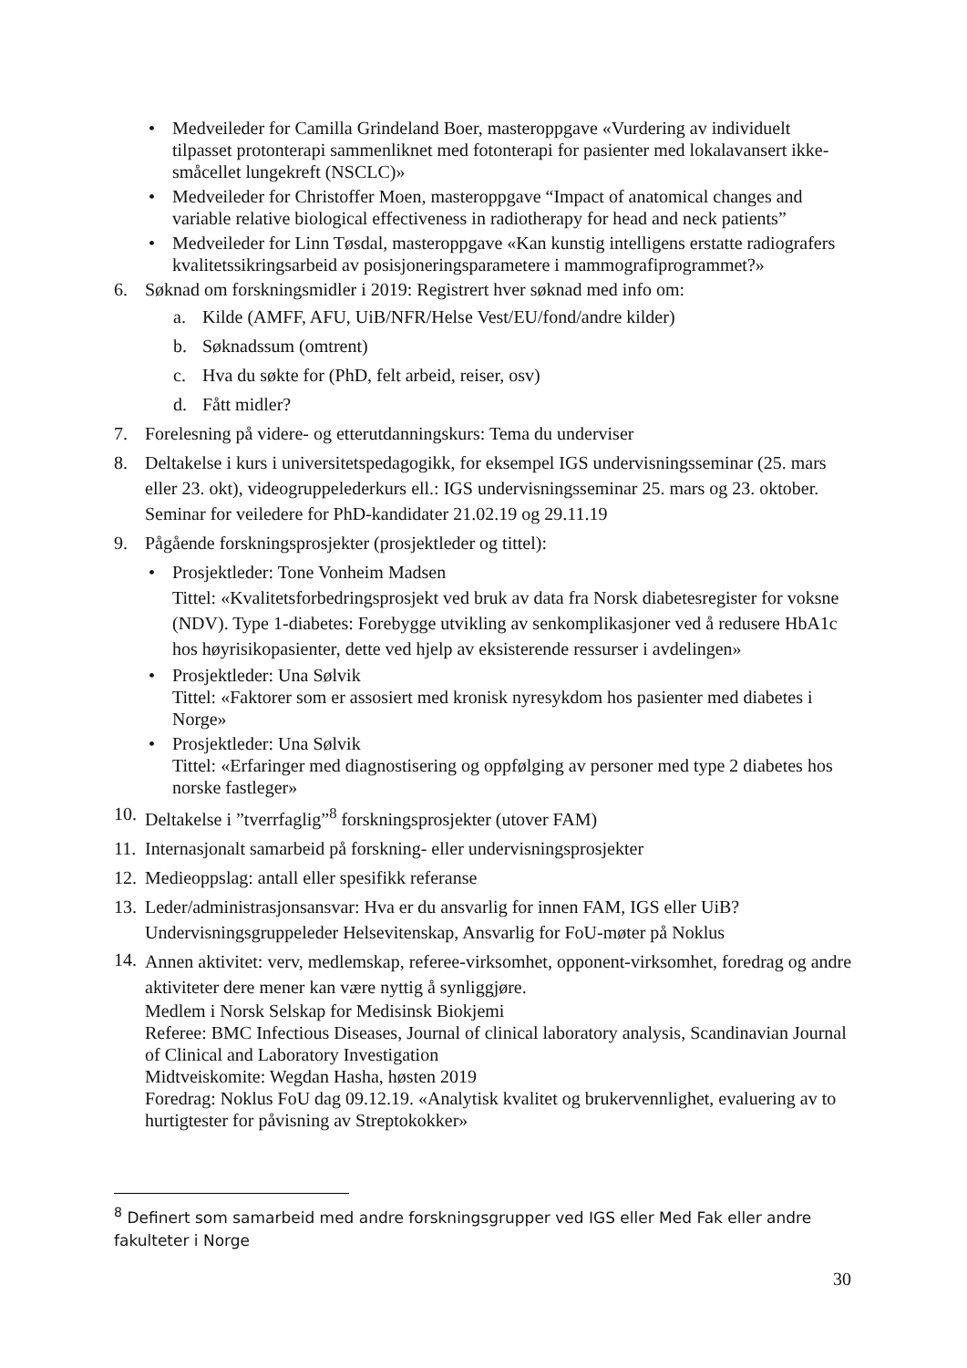• Medveileder for Camilla Grindeland Boer, masteroppgave «Vurdering av individuelt tilpasset protonterapi sammenliknet med fotonterapi for pasienter med lokalavansert ikke-småcellet lungekreft (NSCLC)»
• Medveileder for Christoffer Moen, masteroppgave “Impact of anatomical changes and variable relative biological effectiveness in radiotherapy for head and neck patients”
• Medveileder for Linn Tøsdal, masteroppgave «Kan kunstig intelligens erstatte radiografers kvalitetssikringsarbeid av posisjoneringsparametere i mammografiprogrammet?»
6. Søknad om forskningsmidler i 2019: Registrert hver søknad med info om:
a. Kilde (AMFF, AFU, UiB/NFR/Helse Vest/EU/fond/andre kilder)
b. Søknadssum (omtrent)
c. Hva du søkte for (PhD, felt arbeid, reiser, osv)
d. Fått midler?
7. Forelesning på videre- og etterutdanningskurs: Tema du underviser
8. Deltakelse i kurs i universitetspedagogikk, for eksempel IGS undervisningsseminar (25. mars eller 23. okt), videogruppelederkurs ell.: IGS undervisningsseminar 25. mars og 23. oktober. Seminar for veiledere for PhD-kandidater 21.02.19 og 29.11.19
9. Pågående forskningsprosjekter (prosjektleder og tittel):
• Prosjektleder: Tone Vonheim Madsen
Tittel: «Kvalitetsforbedringsprosjekt ved bruk av data fra Norsk diabetesregister for voksne (NDV). Type 1-diabetes: Forebygge utvikling av senkomplikasjoner ved å redusere HbA1c hos høyrisikopasienter, dette ved hjelp av eksisterende ressurser i avdelingen»
• Prosjektleder: Una Sølvik
Tittel: «Faktorer som er assosiert med kronisk nyresykdom hos pasienter med diabetes i Norge»
• Prosjektleder: Una Sølvik
Tittel: «Erfaringer med diagnostisering og oppfølging av personer med type 2 diabetes hos norske fastleger»
10. Deltakelse i ”tverrfaglig”<sup>8</sup> forskningsprosjekter (utover FAM)
11. Internasjonalt samarbeid på forskning- eller undervisningsprosjekter
12. Medieoppslag: antall eller spesifikk referanse
13. Leder/administrasjonsansvar: Hva er du ansvarlig for innen FAM, IGS eller UiB?
Undervisningsgruppeleder Helsevitenskap, Ansvarlig for FoU-møter på Noklus
14. Annen aktivitet: verv, medlemskap, referee-virksomhet, opponent-virksomhet, foredrag og andre aktiviteter dere mener kan være nyttig å synliggjøre.
Medlem i Norsk Selskap for Medisinsk Biokjemi
Referee: BMC Infectious Diseases, Journal of clinical laboratory analysis, Scandinavian Journal of Clinical and Laboratory Investigation
Midtveiskomite: Wegdan Hasha, høsten 2019
Foredrag: Noklus FoU dag 09.12.19. «Analytisk kvalitet og brukervennlighet, evaluering av to hurtigtester for påvisning av Streptokokker»
<sup>8</sup> Definert som samarbeid med andre forskningsgrupper ved IGS eller Med Fak eller andre fakulteter i Norge
30